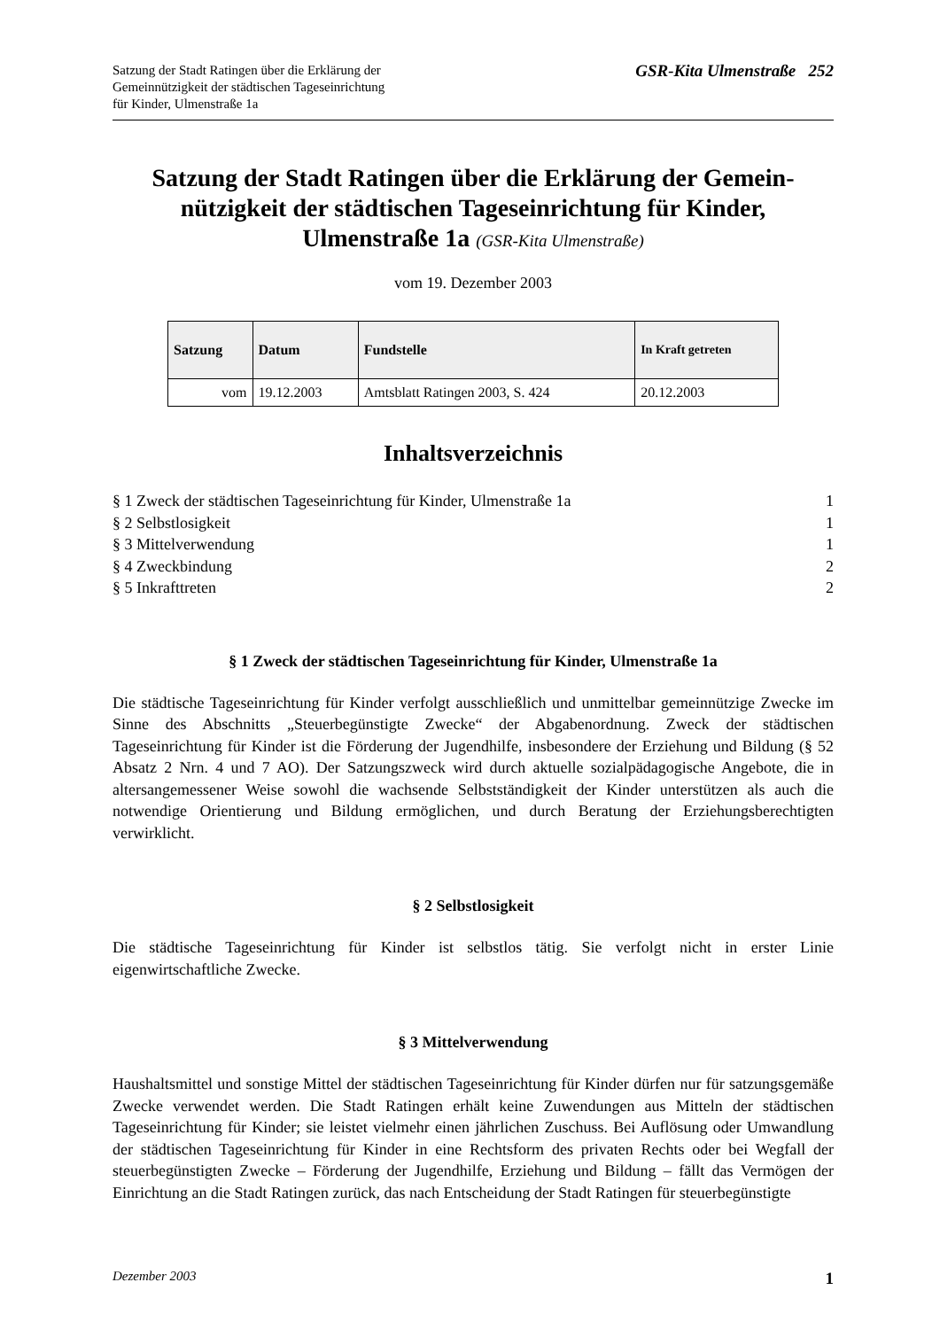Satzung der Stadt Ratingen über die Erklärung der
Gemeinnützigkeit der städtischen Tageseinrichtung
für Kinder, Ulmenstraße 1a
GSR-Kita Ulmenstraße 252
Satzung der Stadt Ratingen über die Erklärung der Gemein-nützigkeit der städtischen Tageseinrichtung für Kinder, Ulmenstraße 1a (GSR-Kita Ulmenstraße)
vom 19. Dezember 2003
| Satzung | Datum | Fundstelle | In Kraft getreten |
| --- | --- | --- | --- |
| vom | 19.12.2003 | Amtsblatt Ratingen 2003, S. 424 | 20.12.2003 |
Inhaltsverzeichnis
§ 1 Zweck der städtischen Tageseinrichtung für Kinder, Ulmenstraße 1a 1
§ 2 Selbstlosigkeit 1
§ 3 Mittelverwendung 1
§ 4 Zweckbindung 2
§ 5 Inkrafttreten 2
§ 1 Zweck der städtischen Tageseinrichtung für Kinder, Ulmenstraße 1a
Die städtische Tageseinrichtung für Kinder verfolgt ausschließlich und unmittelbar gemeinnützige Zwecke im Sinne des Abschnitts „Steuerbegünstigte Zwecke“ der Abgabenordnung. Zweck der städtischen Tageseinrichtung für Kinder ist die Förderung der Jugendhilfe, insbesondere der Erziehung und Bildung (§ 52 Absatz 2 Nrn. 4 und 7 AO). Der Satzungszweck wird durch aktuelle sozialpädagogische Angebote, die in altersangemessener Weise sowohl die wachsende Selbstständigkeit der Kinder unterstützen als auch die notwendige Orientierung und Bildung ermöglichen, und durch Beratung der Erziehungsberechtigten verwirklicht.
§ 2 Selbstlosigkeit
Die städtische Tageseinrichtung für Kinder ist selbstlos tätig. Sie verfolgt nicht in erster Linie eigenwirtschaftliche Zwecke.
§ 3 Mittelverwendung
Haushaltsmittel und sonstige Mittel der städtischen Tageseinrichtung für Kinder dürfen nur für satzungsgemäße Zwecke verwendet werden. Die Stadt Ratingen erhält keine Zuwendungen aus Mitteln der städtischen Tageseinrichtung für Kinder; sie leistet vielmehr einen jährlichen Zuschuss. Bei Auflösung oder Umwandlung der städtischen Tageseinrichtung für Kinder in eine Rechtsform des privaten Rechts oder bei Wegfall der steuerbegünstigten Zwecke – Förderung der Jugendhilfe, Erziehung und Bildung – fällt das Vermögen der Einrichtung an die Stadt Ratingen zurück, das nach Entscheidung der Stadt Ratingen für steuerbegünstigte
Dezember 2003 1